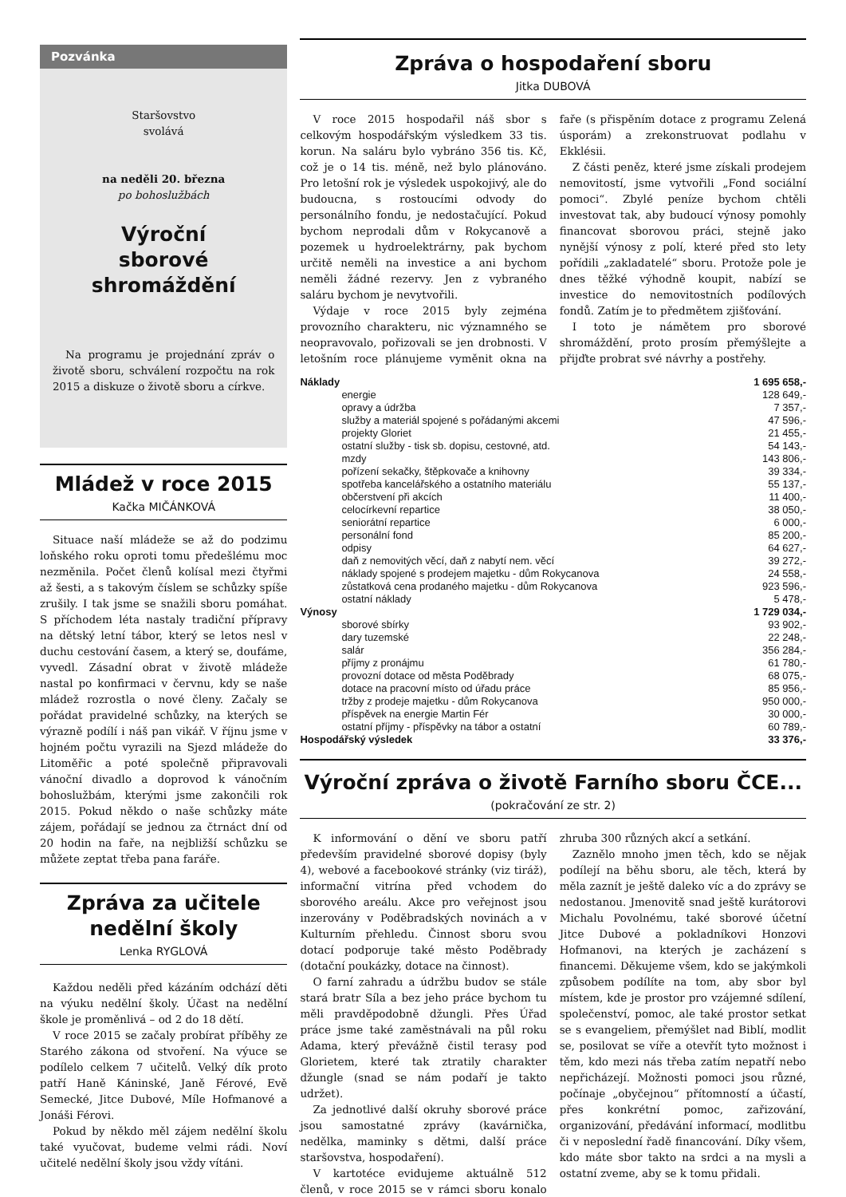Pozvánka
Staršovstvo
svolává
na neděli 20. března
po bohoslužbách
Výroční
sborové
shromáždění
Na programu je projednání zpráv o životě sboru, schválení rozpočtu na rok 2015 a diskuze o životě sboru a církve.
Mládež v roce 2015
Kačka MIČÁNKOVÁ
Situace naší mládeže se až do podzimu loňského roku oproti tomu předešlému moc nezměnila. Počet členů kolísal mezi čtyřmi až šesti, a s takovým číslem se schůzky spíše zrušily. I tak jsme se snažili sboru pomáhat. S příchodem léta nastaly tradiční přípravy na dětský letní tábor, který se letos nesl v duchu cestování časem, a který se, doufáme, vyvedl. Zásadní obrat v životě mládeže nastal po konfirmaci v červnu, kdy se naše mládež rozrostla o nové členy. Začaly se pořádat pravidelné schůzky, na kterých se výrazně podílí i náš pan vikář. V říjnu jsme v hojném počtu vyrazili na Sjezd mládeže do Litoměřic a poté společně připravovali vánoční divadlo a doprovod k vánočním bohoslužbám, kterými jsme zakončili rok 2015. Pokud někdo o naše schůzky máte zájem, pořádají se jednou za čtrnáct dní od 20 hodin na faře, na nejbližší schůzku se můžete zeptat třeba pana faráře.
Zpráva za učitele
nedělní školy
Lenka RYGLOVÁ
Každou neděli před kázáním odchází děti na výuku nedělní školy. Účast na nedělní škole je proměnlivá – od 2 do 18 dětí.
V roce 2015 se začaly probírat příběhy ze Starého zákona od stvoření. Na výuce se podílelo celkem 7 učitelů. Velký dík proto patří Haně Káninské, Janě Férové, Evě Semecké, Jitce Dubové, Míle Hofmanové a Jonáši Férovi.
Pokud by někdo měl zájem nedělní školu také vyučovat, budeme velmi rádi. Noví učitelé nedělní školy jsou vždy vítáni.
Zpráva o hospodaření sboru
Jitka DUBOVÁ
V roce 2015 hospodařil náš sbor s celkovým hospodářským výsledkem 33 tis. korun. Na saláru bylo vybráno 356 tis. Kč, což je o 14 tis. méně, než bylo plánováno. Pro letošní rok je výsledek uspokojivý, ale do budoucna, s rostoucími odvody do personálního fondu, je nedostačující. Pokud bychom neprodali dům v Rokycanově a pozemek u hydroelektrárny, pak bychom určitě neměli na investice a ani bychom neměli žádné rezervy. Jen z vybraného saláru bychom je nevytvořili.
Výdaje v roce 2015 byly zejména provozního charakteru, nic významného se neopravovalo, pořizovali se jen drobnosti. V letošním roce plánujeme vyměnit okna na faře (s přispěním dotace z programu Zelená úsporám) a zrekonstruovat podlahu v Ekklésii.
Z části peněz, které jsme získali prodejem nemovitostí, jsme vytvořili „Fond sociální pomoci“. Zbylé peníze bychom chtěli investovat tak, aby budoucí výnosy pomohly financovat sborovou práci, stejně jako nynější výnosy z polí, které před sto lety pořídili „zakladatelé“ sboru. Protože pole je dnes těžké výhodně koupit, nabízí se investice do nemovitostních podílových fondů. Zatím je to předmětem zjišťování.
I toto je námětem pro sborové shromáždění, proto prosím přemýšlejte a přijďte probrat své návrhy a postřehy.
| Náklady | 1 695 658,- |
| energie | 128 649,- |
| opravy a údržba | 7 357,- |
| služby a materiál spojené s pořádanými akcemi | 47 596,- |
| projekty Gloriet | 21 455,- |
| ostatní služby - tisk sb. dopisu, cestovné, atd. | 54 143,- |
| mzdy | 143 806,- |
| pořízení sekačky, štěpkovače a knihovny | 39 334,- |
| spotřeba kancelářského a ostatního materiálu | 55 137,- |
| občerstvení při akcích | 11 400,- |
| celocírkevní repartice | 38 050,- |
| seniorátní repartice | 6 000,- |
| personální fond | 85 200,- |
| odpisy | 64 627,- |
| daň z nemovitých věcí, daň z nabytí nem. věcí | 39 272,- |
| náklady spojené s prodejem majetku - dům Rokycanova | 24 558,- |
| zůstatková cena prodaného majetku - dům Rokycanova | 923 596,- |
| ostatní náklady | 5 478,- |
| Výnosy | 1 729 034,- |
| sborové sbírky | 93 902,- |
| dary tuzemské | 22 248,- |
| salár | 356 284,- |
| příjmy z pronájmu | 61 780,- |
| provozní dotace od města Poděbrady | 68 075,- |
| dotace na pracovní místo od úřadu práce | 85 956,- |
| tržby z prodeje majetku - dům Rokycanova | 950 000,- |
| příspěvek na energie Martin Fér | 30 000,- |
| ostatní příjmy - příspěvky na tábor a ostatní | 60 789,- |
| Hospodářský výsledek | 33 376,- |
Výroční zpráva o životě Farního sboru ČCE...
(pokračování ze str. 2)
K informování o dění ve sboru patří především pravidelné sborové dopisy (byly 4), webové a facebookové stránky (viz tiráž), informační vitrína před vchodem do sborového areálu. Akce pro veřejnost jsou inzerovány v Poděbradských novinách a v Kulturním přehledu. Činnost sboru svou dotací podporuje také město Poděbrady (dotační poukázky, dotace na činnost).
O farní zahradu a údržbu budov se stále stará bratr Síla a bez jeho práce bychom tu měli pravděpodobně džungli. Přes Úřad práce jsme také zaměstnávali na půl roku Adama, který převážně čistil terasy pod Glorietem, které tak ztratily charakter džungle (snad se nám podaří je takto udržet).
Za jednotlivé další okruhy sborové práce jsou samostatné zprávy (kavárnička, nedělka, maminky s dětmi, další práce staršovstva, hospodaření).
V kartotéce evidujeme aktuálně 512 členů, v roce 2015 se v rámci sboru konalo zhruba 300 různých akcí a setkání.
Zaznělo mnoho jmen těch, kdo se nějak podílejí na běhu sboru, ale těch, která by měla zaznít je ještě daleko víc a do zprávy se nedostanou. Jmenovitě snad ještě kurátorovi Michalu Povolnému, také sborové účetní Jitce Dubové a pokladníkovi Honzovi Hofmanovi, na kterých je zacházení s financemi. Děkujeme všem, kdo se jakýmkoli způsobem podílíte na tom, aby sbor byl místem, kde je prostor pro vzájemné sdílení, společenství, pomoc, ale také prostor setkat se s evangeliem, přemýšlet nad Biblí, modlit se, posilovat se víře a otevřít tyto možnost i těm, kdo mezi nás třeba zatím nepatří nebo nepřicházejí. Možnosti pomoci jsou různé, počínaje „obyčejnou“ přítomností a účastí, přes konkrétní pomoc, zařizování, organizování, předávání informací, modlitbu či v neposlední řadě financování. Díky všem, kdo máte sbor takto na srdci a na mysli a ostatní zveme, aby se k tomu přidali.